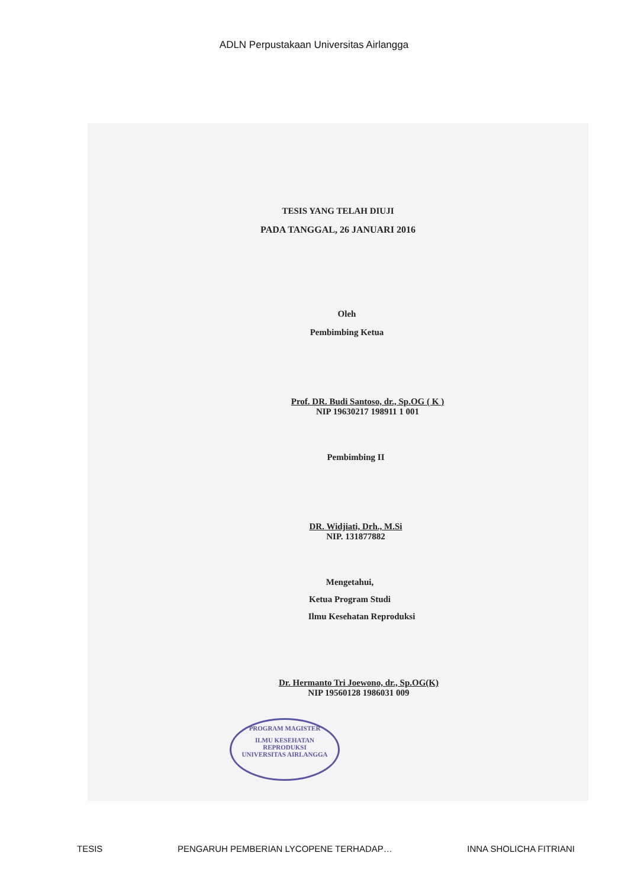ADLN Perpustakaan Universitas Airlangga
TESIS YANG TELAH DIUJI
PADA TANGGAL, 26 JANUARI 2016
Oleh
Pembimbing Ketua
Prof. DR. Budi Santoso, dr., Sp.OG ( K )
NIP 19630217 198911 1 001
Pembimbing II
DR. Widjiati, Drh., M.Si
NIP. 131877882
Mengetahui,
Ketua Program Studi
Ilmu Kesehatan Reproduksi
Dr. Hermanto Tri Joewono, dr., Sp.OG(K)
NIP 19560128 1986031 009
PROGRAM MAGISTER
ILMU KESEHATAN
REPRODUKSI
UNIVERSITAS AIRLANGGA
TESIS PENGARUH PEMBERIAN LYCOPENE TERHADAP… INNA SHOLICHA FITRIANI